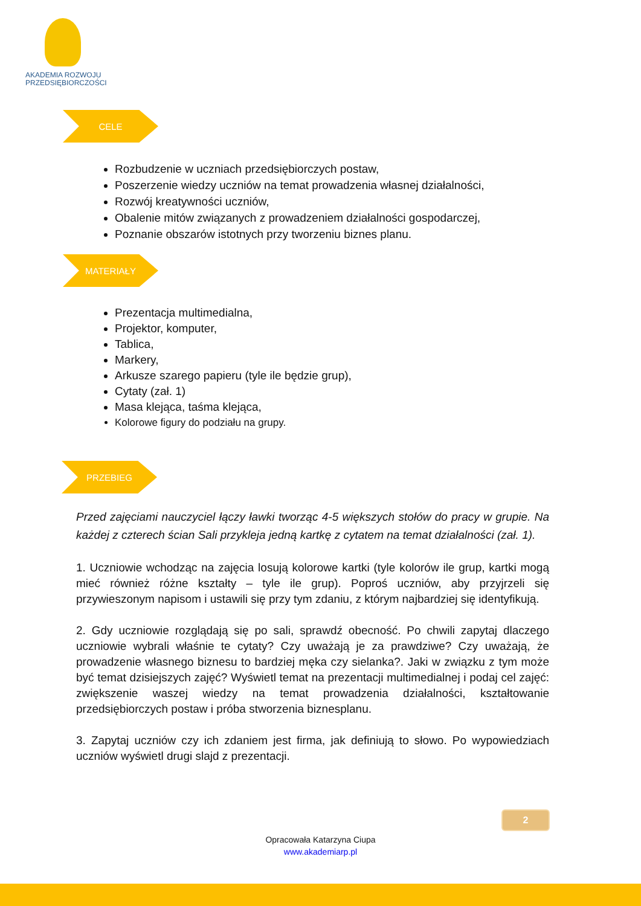AKADEMIA ROZWOJU
PRZEDSIĘBIORCZOŚCI
CELE
Rozbudzenie w uczniach przedsiębiorczych postaw,
Poszerzenie wiedzy uczniów na temat prowadzenia własnej działalności,
Rozwój kreatywności uczniów,
Obalenie mitów związanych z prowadzeniem działalności gospodarczej,
Poznanie obszarów istotnych przy tworzeniu biznes planu.
MATERIAŁY
Prezentacja multimedialna,
Projektor, komputer,
Tablica,
Markery,
Arkusze szarego papieru (tyle ile będzie grup),
Cytaty (zał. 1)
Masa klejąca, taśma klejąca,
Kolorowe figury do podziału na grupy.
PRZEBIEG
Przed zajęciami nauczyciel łączy ławki tworząc 4-5 większych stołów do pracy w grupie. Na każdej z czterech ścian Sali przykleja jedną kartkę z cytatem na temat działalności (zał. 1).
1. Uczniowie wchodząc na zajęcia losują kolorowe kartki (tyle kolorów ile grup, kartki mogą mieć również różne kształty – tyle ile grup). Poproś uczniów, aby przyjrzeli się przywieszonym napisom i ustawili się przy tym zdaniu, z którym najbardziej się identyfikują.
2. Gdy uczniowie rozglądają się po sali, sprawdź obecność. Po chwili zapytaj dlaczego uczniowie wybrali właśnie te cytaty? Czy uważają je za prawdziwe? Czy uważają, że prowadzenie własnego biznesu to bardziej męka czy sielanka?. Jaki w związku z tym może być temat dzisiejszych zajęć? Wyświetl temat na prezentacji multimedialnej i podaj cel zajęć: zwiększenie waszej wiedzy na temat prowadzenia działalności, kształtowanie przedsiębiorczych postaw i próba stworzenia biznesplanu.
3. Zapytaj uczniów czy ich zdaniem jest firma, jak definiują to słowo. Po wypowiedziach uczniów wyświetl drugi slajd z prezentacji.
2
Opracowała Katarzyna Ciupa
www.akademiarp.pl